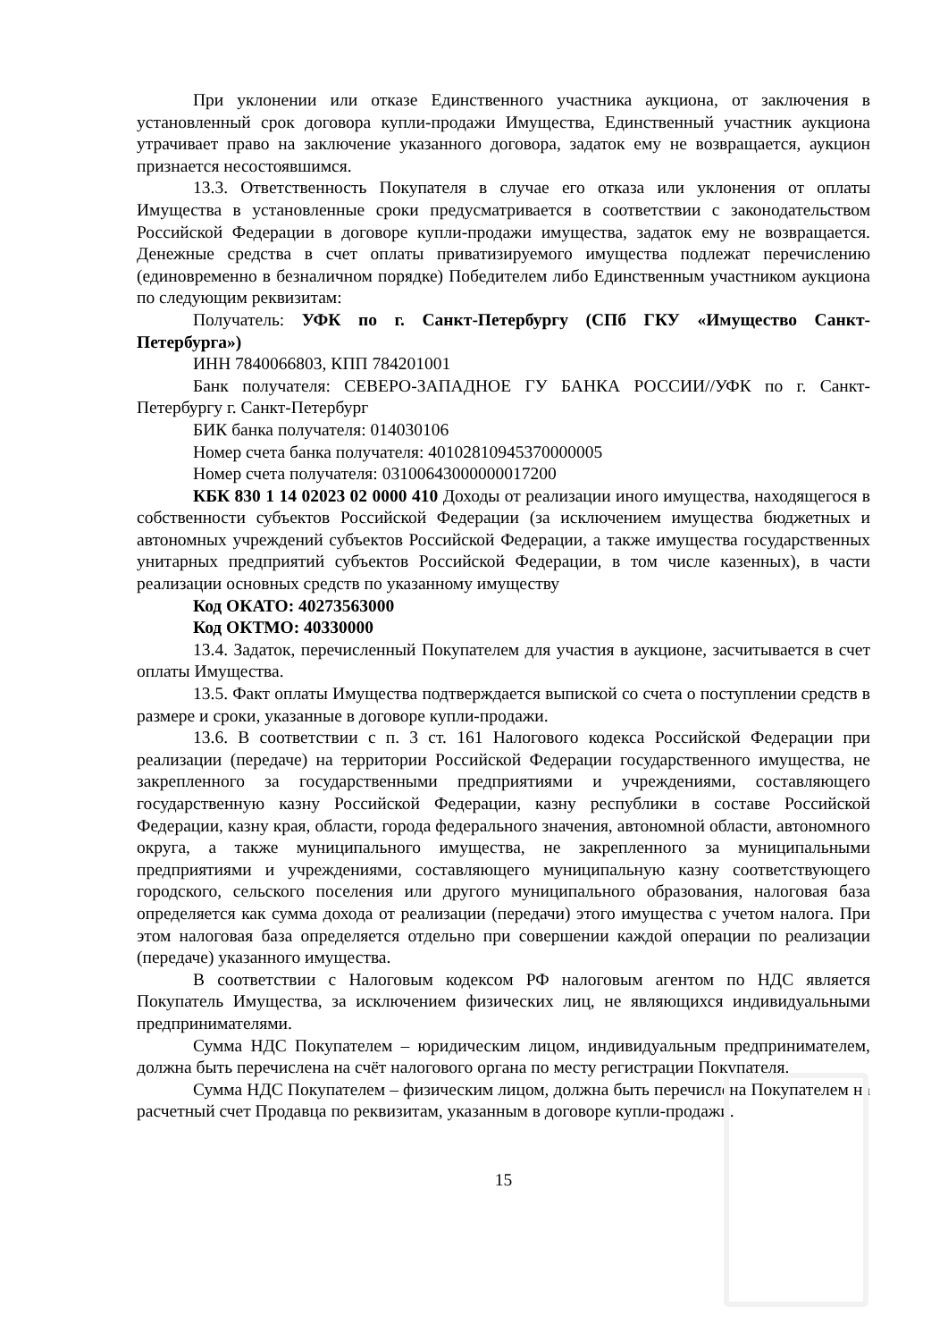При уклонении или отказе Единственного участника аукциона, от заключения в установленный срок договора купли-продажи Имущества, Единственный участник аукциона утрачивает право на заключение указанного договора, задаток ему не возвращается, аукцион признается несостоявшимся.
13.3. Ответственность Покупателя в случае его отказа или уклонения от оплаты Имущества в установленные сроки предусматривается в соответствии с законодательством Российской Федерации в договоре купли-продажи имущества, задаток ему не возвращается. Денежные средства в счет оплаты приватизируемого имущества подлежат перечислению (единовременно в безналичном порядке) Победителем либо Единственным участником аукциона по следующим реквизитам:
Получатель: УФК по г. Санкт-Петербургу (СПб ГКУ «Имущество Санкт-Петербурга»)
ИНН 7840066803, КПП 784201001
Банк получателя: СЕВЕРО-ЗАПАДНОЕ ГУ БАНКА РОССИИ//УФК по г. Санкт-Петербургу г. Санкт-Петербург
БИК банка получателя: 014030106
Номер счета банка получателя: 40102810945370000005
Номер счета получателя: 03100643000000017200
КБК 830 1 14 02023 02 0000 410 Доходы от реализации иного имущества, находящегося в собственности субъектов Российской Федерации (за исключением имущества бюджетных и автономных учреждений субъектов Российской Федерации, а также имущества государственных унитарных предприятий субъектов Российской Федерации, в том числе казенных), в части реализации основных средств по указанному имуществу
Код ОКАТО: 40273563000
Код ОКТМО: 40330000
13.4. Задаток, перечисленный Покупателем для участия в аукционе, засчитывается в счет оплаты Имущества.
13.5. Факт оплаты Имущества подтверждается выпиской со счета о поступлении средств в размере и сроки, указанные в договоре купли-продажи.
13.6. В соответствии с п. 3 ст. 161 Налогового кодекса Российской Федерации при реализации (передаче) на территории Российской Федерации государственного имущества, не закрепленного за государственными предприятиями и учреждениями, составляющего государственную казну Российской Федерации, казну республики в составе Российской Федерации, казну края, области, города федерального значения, автономной области, автономного округа, а также муниципального имущества, не закрепленного за муниципальными предприятиями и учреждениями, составляющего муниципальную казну соответствующего городского, сельского поселения или другого муниципального образования, налоговая база определяется как сумма дохода от реализации (передачи) этого имущества с учетом налога. При этом налоговая база определяется отдельно при совершении каждой операции по реализации (передаче) указанного имущества.
В соответствии с Налоговым кодексом РФ налоговым агентом по НДС является Покупатель Имущества, за исключением физических лиц, не являющихся индивидуальными предпринимателями.
Сумма НДС Покупателем – юридическим лицом, индивидуальным предпринимателем, должна быть перечислена на счёт налогового органа по месту регистрации Покупателя.
Сумма НДС Покупателем – физическим лицом, должна быть перечислена Покупателем на расчетный счет Продавца по реквизитам, указанным в договоре купли-продажи.
15